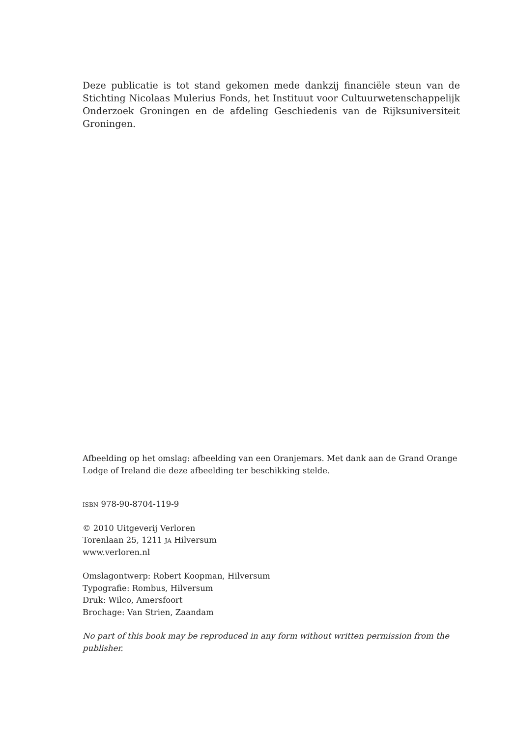Deze publicatie is tot stand gekomen mede dankzij financiële steun van de Stichting Nicolaas Mulerius Fonds, het Instituut voor Cultuurwetenschappelijk Onderzoek Groningen en de afdeling Geschiedenis van de Rijksuniversiteit Groningen.
Afbeelding op het omslag: afbeelding van een Oranjemars. Met dank aan de Grand Orange
Lodge of Ireland die deze afbeelding ter beschikking stelde.
isbn 978-90-8704-119-9
© 2010 Uitgeverij Verloren
Torenlaan 25, 1211 ja Hilversum
www.verloren.nl
Omslagontwerp: Robert Koopman, Hilversum
Typografie: Rombus, Hilversum
Druk: Wilco, Amersfoort
Brochage: Van Strien, Zaandam
No part of this book may be reproduced in any form without written permission from the publisher.